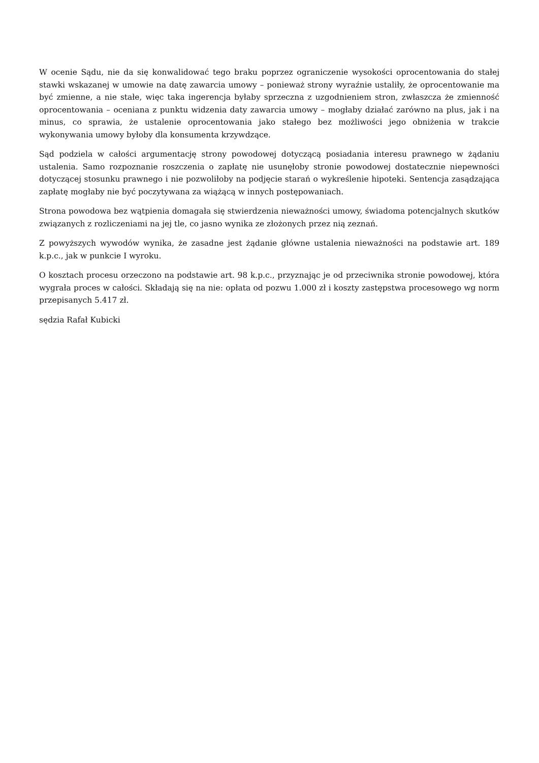W ocenie Sądu, nie da się konwalidować tego braku poprzez ograniczenie wysokości oprocentowania do stałej stawki wskazanej w umowie na datę zawarcia umowy – ponieważ strony wyraźnie ustaliły, że oprocentowanie ma być zmienne, a nie stałe, więc taka ingerencja byłaby sprzeczna z uzgodnieniem stron, zwłaszcza że zmienność oprocentowania – oceniana z punktu widzenia daty zawarcia umowy – mogłaby działać zarówno na plus, jak i na minus, co sprawia, że ustalenie oprocentowania jako stałego bez możliwości jego obniżenia w trakcie wykonywania umowy byłoby dla konsumenta krzywdzące.
Sąd podziela w całości argumentację strony powodowej dotyczącą posiadania interesu prawnego w żądaniu ustalenia. Samo rozpoznanie roszczenia o zapłatę nie usunęłoby stronie powodowej dostatecznie niepewności dotyczącej stosunku prawnego i nie pozwoliłoby na podjęcie starań o wykreślenie hipoteki. Sentencja zasądzająca zapłatę mogłaby nie być poczytywana za wiążącą w innych postępowaniach.
Strona powodowa bez wątpienia domagała się stwierdzenia nieważności umowy, świadoma potencjalnych skutków związanych z rozliczeniami na jej tle, co jasno wynika ze złożonych przez nią zeznań.
Z powyższych wywodów wynika, że zasadne jest żądanie główne ustalenia nieważności na podstawie art. 189 k.p.c., jak w punkcie I wyroku.
O kosztach procesu orzeczono na podstawie art. 98 k.p.c., przyznając je od przeciwnika stronie powodowej, która wygrała proces w całości. Składają się na nie: opłata od pozwu 1.000 zł i koszty zastępstwa procesowego wg norm przepisanych 5.417 zł.
sędzia Rafał Kubicki